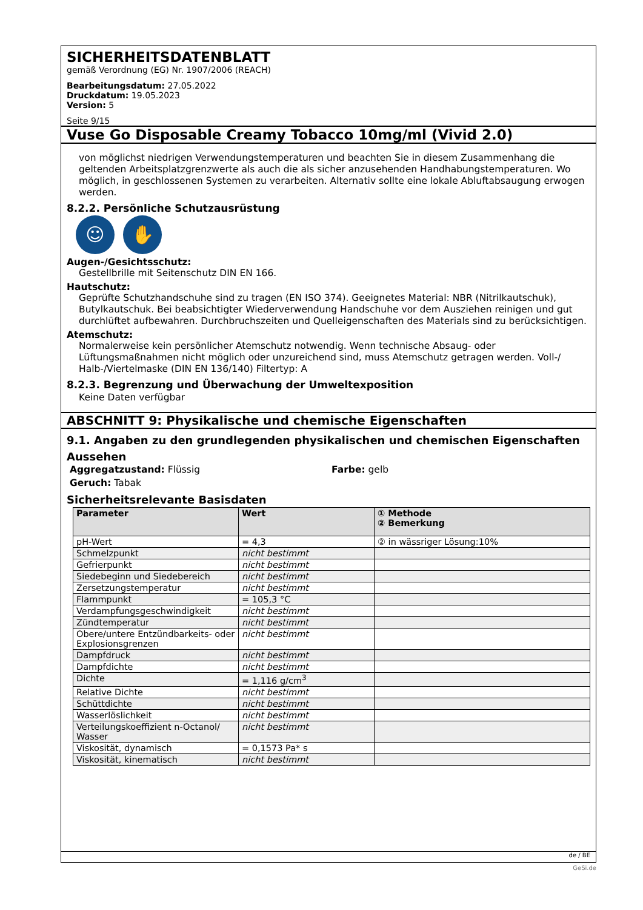SICHERHEITSDATENBLATT
gemäß Verordnung (EG) Nr. 1907/2006 (REACH)
Bearbeitungsdatum: 27.05.2022
Druckdatum: 19.05.2023
Version: 5
Seite 9/15
Vuse Go Disposable Creamy Tobacco 10mg/ml (Vivid 2.0)
von möglichst niedrigen Verwendungstemperaturen und beachten Sie in diesem Zusammenhang die geltenden Arbeitsplatzgrenzwerte als auch die als sicher anzusehenden Handhabungstemperaturen. Wo möglich, in geschlossenen Systemen zu verarbeiten. Alternativ sollte eine lokale Abluftabsaugung erwogen werden.
8.2.2. Persönliche Schutzausrüstung
☺ ✋
Augen-/Gesichtsschutz:
Gestellbrille mit Seitenschutz DIN EN 166.
Hautschutz:
Geprüfte Schutzhandschuhe sind zu tragen (EN ISO 374). Geeignetes Material: NBR (Nitrilkautschuk), Butylkautschuk. Bei beabsichtigter Wiederverwendung Handschuhe vor dem Ausziehen reinigen und gut durchlüftet aufbewahren. Durchbruchszeiten und Quelleigenschaften des Materials sind zu berücksichtigen.
Atemschutz:
Normalerweise kein persönlicher Atemschutz notwendig. Wenn technische Absaug- oder Lüftungsmaßnahmen nicht möglich oder unzureichend sind, muss Atemschutz getragen werden. Voll-/ Halb-/Viertelmaske (DIN EN 136/140) Filtertyp: A
8.2.3. Begrenzung und Überwachung der Umweltexposition
Keine Daten verfügbar
ABSCHNITT 9: Physikalische und chemische Eigenschaften
9.1. Angaben zu den grundlegenden physikalischen und chemischen Eigenschaften
Aussehen
Aggregatzustand: Flüssig Farbe: gelb
Geruch: Tabak
Sicherheitsrelevante Basisdaten
| Parameter | Wert | ① Methode ② Bemerkung |
| --- | --- | --- |
| pH-Wert | = 4,3 | ② in wässriger Lösung:10% |
| Schmelzpunkt | nicht bestimmt | |
| Gefrierpunkt | nicht bestimmt | |
| Siedebeginn und Siedebereich | nicht bestimmt | |
| Zersetzungstemperatur | nicht bestimmt | |
| Flammpunkt | = 105,3 °C | |
| Verdampfungsgeschwindigkeit | nicht bestimmt | |
| Zündtemperatur | nicht bestimmt | |
| Obere/untere Entzündbarkeits- oder Explosionsgrenzen | nicht bestimmt | |
| Dampfdruck | nicht bestimmt | |
| Dampfdichte | nicht bestimmt | |
| Dichte | = 1,116 g/cm<sup>3</sup> | |
| Relative Dichte | nicht bestimmt | |
| Schüttdichte | nicht bestimmt | |
| Wasserlöslichkeit | nicht bestimmt | |
| Verteilungskoeffizient n-Octanol/ Wasser | nicht bestimmt | |
| Viskosität, dynamisch | = 0,1573 Pa* s | |
| Viskosität, kinematisch | nicht bestimmt | |
de / BE
GeSi.de